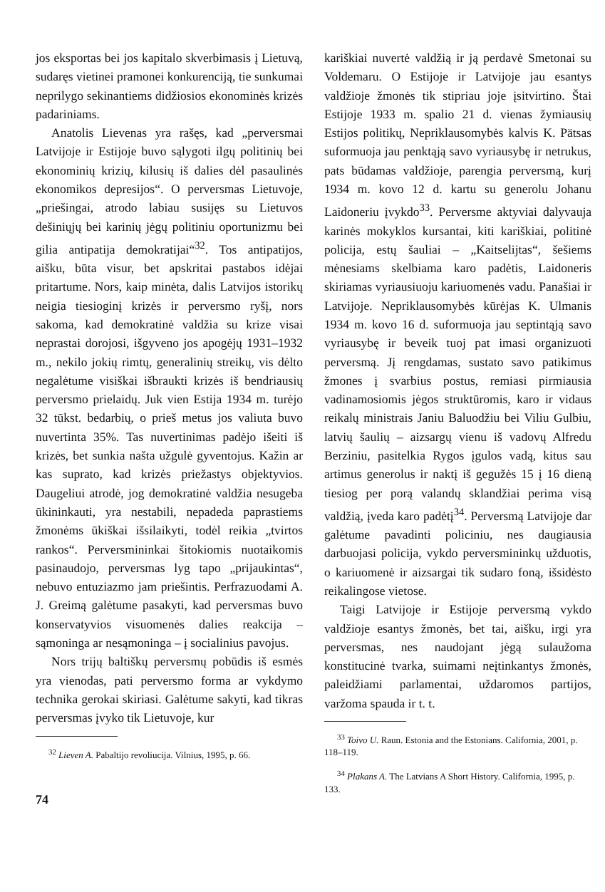jos eksportas bei jos kapitalo skverbimasis į Lietuvą, sudaręs vietinei pramonei konkurenciją, tie sunkumai neprilygo sekinantiems didžiosios ekonominės krizės padariniams.
Anatolis Lievenas yra rašęs, kad „perversmai Latvijoje ir Estijoje buvo sąlygoti ilgų politinių bei ekonominių krizių, kilusių iš dalies dėl pasaulinės ekonomikos depresijos“. O perversmas Lietuvoje, „priešingai, atrodo labiau susijęs su Lietuvos dešiniųjų bei karinių jėgų politiniu oportunizmu bei gilia antipatija demokratijai“<sup>32</sup>. Tos antipatijos, aišku, būta visur, bet apskritai pastabos idėjai pritartume. Nors, kaip minėta, dalis Latvijos istorikų neigia tiesioginį krizės ir perversmo ryšį, nors sakoma, kad demokratinė valdžia su krize visai neprastai dorojosi, išgyveno jos apogėjų 1931–1932 m., nekilo jokių rimtų, generalinių streikų, vis dėlto negalėtume visiškai išbraukti krizės iš bendriausių perversmo prielaidų. Juk vien Estija 1934 m. turėjo 32 tūkst. bedarbių, o prieš metus jos valiuta buvo nuvertinta 35%. Tas nuvertinimas padėjo išeiti iš krizės, bet sunkia našta užgulė gyventojus. Kažin ar kas suprato, kad krizės priežastys objektyvios. Daugeliui atrodė, jog demokratinė valdžia nesugeba ūkininkauti, yra nestabili, nepadeda paprastiems žmonėms ūkiškai išsilaikyti, todėl reikia „tvirtos rankos“. Perversmininkai šitokiomis nuotaikomis pasinaudojo, perversmas lyg tapo „prijaukintas“, nebuvo entuziazmo jam priešintis. Perfrazuodami A. J. Greimą galėtume pasakyti, kad perversmas buvo konservatyvios visuomenės dalies reakcija – sąmoninga ar nesąmoninga – į socialinius pavojus.
Nors trijų baltiškų perversmų pobūdis iš esmės yra vienodas, pati perversmo forma ar vykdymo technika gerokai skiriasi. Galėtume sakyti, kad tikras perversmas įvyko tik Lietuvoje, kur
<sup>32</sup> Lieven A. Pabaltijo revoliucija. Vilnius, 1995, p. 66.
kariškiai nuvertė valdžią ir ją perdavė Smetonai su Voldemaru. O Estijoje ir Latvijoje jau esantys valdžioje žmonės tik stipriau joje įsitvirtino. Štai Estijoje 1933 m. spalio 21 d. vienas žymiausių Estijos politikų, Nepriklausomybės kalvis K. Pätsas suformuoja jau penktąją savo vyriausybę ir netrukus, pats būdamas valdžioje, parengia perversmą, kurį 1934 m. kovo 12 d. kartu su generolu Johanu Laidoneriu įvykdo<sup>33</sup>. Perversme aktyviai dalyvauja karinės mokyklos kursantai, kiti kariškiai, politinė policija, estų šauliai – „Kaitselijtas“, šešiems mėnesiams skelbiama karo padėtis, Laidoneris skiriamas vyriausiuoju kariuomenės vadu. Panašiai ir Latvijoje. Nepriklausomybės kūrėjas K. Ulmanis 1934 m. kovo 16 d. suformuoja jau septintąją savo vyriausybę ir beveik tuoj pat imasi organizuoti perversmą. Jį rengdamas, sustato savo patikimus žmones į svarbius postus, remiasi pirmiausia vadinamosiomis jėgos struktūromis, karo ir vidaus reikalų ministrais Janiu Baluodžiu bei Viliu Gulbiu, latvių šaulių – aizsargų vienu iš vadovų Alfredu Berziniu, pasitelkia Rygos įgulos vadą, kitus sau artimus generolus ir naktį iš gegužės 15 į 16 dieną tiesiog per porą valandų sklandžiai perima visą valdžią, įveda karo padėtį<sup>34</sup>. Perversmą Latvijoje dar galėtume pavadinti policiniu, nes daugiausia darbuojasi policija, vykdo perversmininkų užduotis, o kariuomenė ir aizsargai tik sudaro foną, išsidėsto reikalingose vietose.
Taigi Latvijoje ir Estijoje perversmą vykdo valdžioje esantys žmonės, bet tai, aišku, irgi yra perversmas, nes naudojant jėgą sulaužoma konstitucinė tvarka, suimami neįtinkantys žmonės, paleidžiami parlamentai, uždaromos partijos, varžoma spauda ir t. t.
<sup>33</sup> Toivo U. Raun. Estonia and the Estonians. California, 2001, p. 118–119.
<sup>34</sup> Plakans A. The Latvians A Short History. California, 1995, p. 133.
74